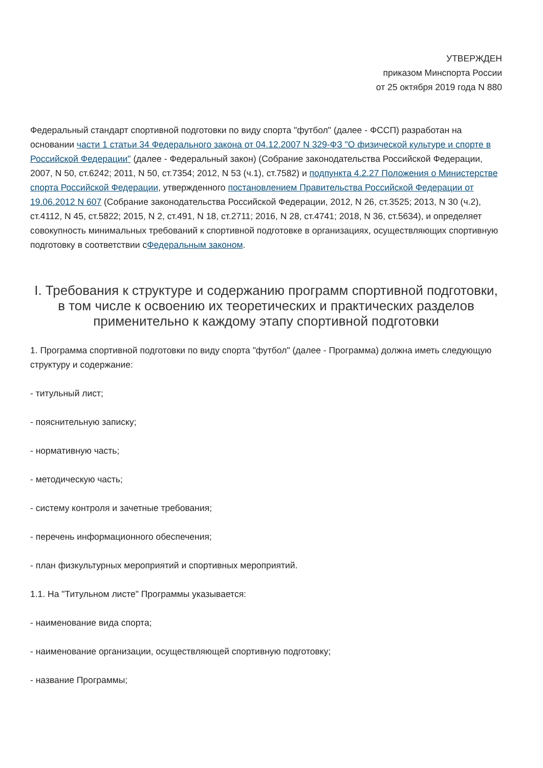УТВЕРЖДЕН
приказом Минспорта России
от 25 октября 2019 года N 880
Федеральный стандарт спортивной подготовки по виду спорта "футбол" (далее - ФССП) разработан на основании части 1 статьи 34 Федерального закона от 04.12.2007 N 329-ФЗ "О физической культуре и спорте в Российской Федерации" (далее - Федеральный закон) (Собрание законодательства Российской Федерации, 2007, N 50, ст.6242; 2011, N 50, ст.7354; 2012, N 53 (ч.1), ст.7582) и подпункта 4.2.27 Положения о Министерстве спорта Российской Федерации, утвержденного постановлением Правительства Российской Федерации от 19.06.2012 N 607 (Собрание законодательства Российской Федерации, 2012, N 26, ст.3525; 2013, N 30 (ч.2), ст.4112, N 45, ст.5822; 2015, N 2, ст.491, N 18, ст.2711; 2016, N 28, ст.4741; 2018, N 36, ст.5634), и определяет совокупность минимальных требований к спортивной подготовке в организациях, осуществляющих спортивную подготовку в соответствии сФедеральным законом.
I. Требования к структуре и содержанию программ спортивной подготовки, в том числе к освоению их теоретических и практических разделов применительно к каждому этапу спортивной подготовки
1. Программа спортивной подготовки по виду спорта "футбол" (далее - Программа) должна иметь следующую структуру и содержание:
- титульный лист;
- пояснительную записку;
- нормативную часть;
- методическую часть;
- систему контроля и зачетные требования;
- перечень информационного обеспечения;
- план физкультурных мероприятий и спортивных мероприятий.
1.1. На "Титульном листе" Программы указывается:
- наименование вида спорта;
- наименование организации, осуществляющей спортивную подготовку;
- название Программы;